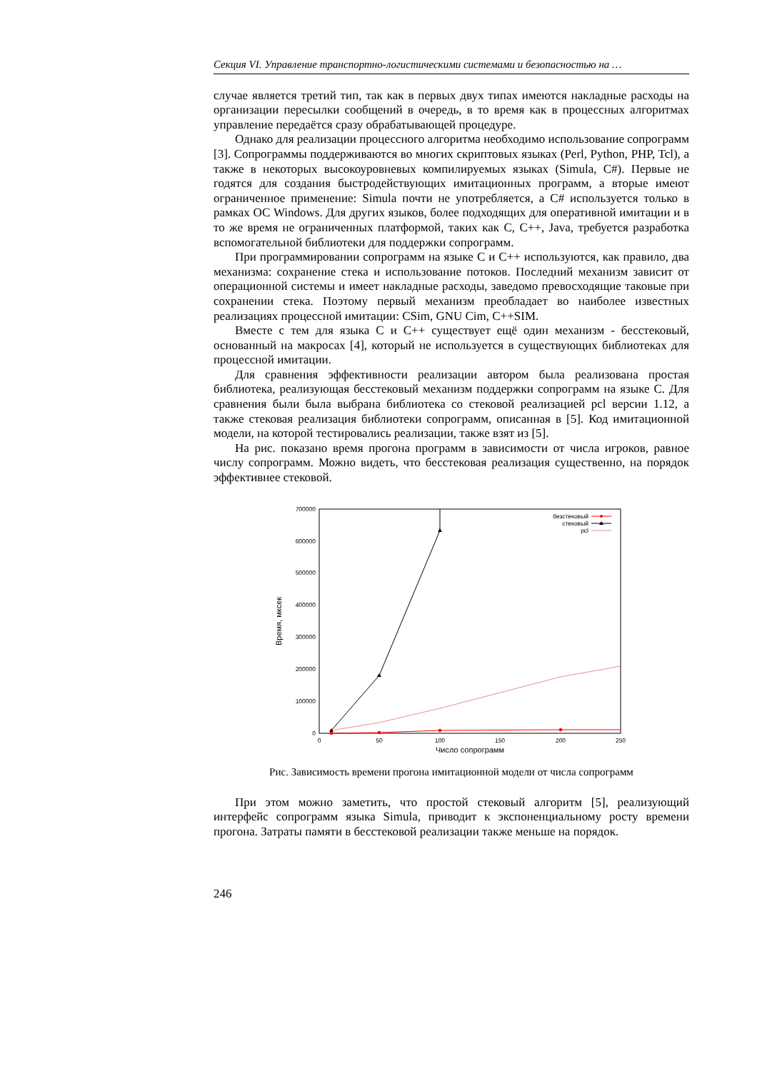Секция VI. Управление транспортно-логистическими системами и безопасностью на …
случае является третий тип, так как в первых двух типах имеются накладные расходы на организации пересылки сообщений в очередь, в то время как в процессных алгоритмах управление передаётся сразу обрабатывающей процедуре.
Однако для реализации процессного алгоритма необходимо использование сопрограмм [3]. Сопрограммы поддерживаются во многих скриптовых языках (Perl, Python, PHP, Tcl), а также в некоторых высокоуровневых компилируемых языках (Simula, C#). Первые не годятся для создания быстродействующих имитационных программ, а вторые имеют ограниченное применение: Simula почти не употребляется, а C# используется только в рамках ОС Windows. Для других языков, более подходящих для оперативной имитации и в то же время не ограниченных платформой, таких как C, C++, Java, требуется разработка вспомогательной библиотеки для поддержки сопрограмм.
При программировании сопрограмм на языке C и C++ используются, как правило, два механизма: сохранение стека и использование потоков. Последний механизм зависит от операционной системы и имеет накладные расходы, заведомо превосходящие таковые при сохранении стека. Поэтому первый механизм преобладает во наиболее известных реализациях процессной имитации: CSim, GNU Cim, C++SIM.
Вместе с тем для языка C и C++ существует ещё один механизм - бесстековый, основанный на макросах [4], который не используется в существующих библиотеках для процессной имитации.
Для сравнения эффективности реализации автором была реализована простая библиотека, реализующая бесстековый механизм поддержки сопрограмм на языке C. Для сравнения были была выбрана библиотека со стековой реализацией pcl версии 1.12, а также стековая реализация библиотеки сопрограмм, описанная в [5]. Код имитационной модели, на которой тестировались реализации, также взят из [5].
На рис. показано время прогона программ в зависимости от числа игроков, равное числу сопрограмм. Можно видеть, что бесстековая реализация существенно, на порядок эффективнее стековой.
0
100000
200000
300000
400000
500000
600000
700000
0
50
100
150
200
250
Число сопрограмм
Время, мксек
безстековый
стековый
pcl
Рис. Зависимость времени прогона имитационной модели от числа сопрограмм
При этом можно заметить, что простой стековый алгоритм [5], реализующий интерфейс сопрограмм языка Simula, приводит к экспоненциальному росту времени прогона. Затраты памяти в бесстековой реализации также меньше на порядок.
246